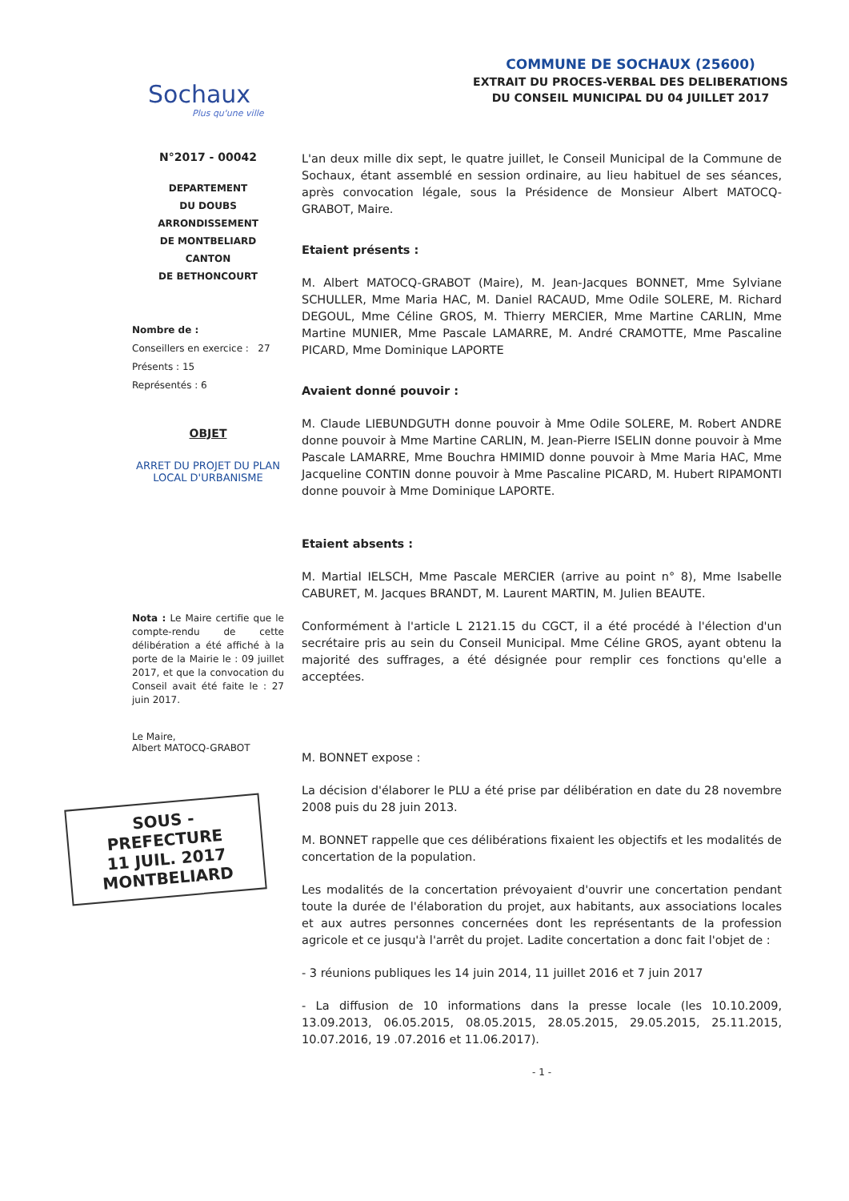Sochaux
Plus qu'une ville
COMMUNE DE SOCHAUX (25600)
EXTRAIT DU PROCES-VERBAL DES DELIBERATIONS
DU CONSEIL MUNICIPAL DU 04 JUILLET 2017
N°2017 - 00042
DEPARTEMENT
DU DOUBS
ARRONDISSEMENT
DE MONTBELIARD
CANTON
DE BETHONCOURT
Nombre de :
Conseillers en exercice : 27
Présents : 15
Représentés : 6
OBJET
ARRET DU PROJET DU PLAN LOCAL D'URBANISME
Nota : Le Maire certifie que le compte-rendu de cette délibération a été affiché à la porte de la Mairie le : 09 juillet 2017, et que la convocation du Conseil avait été faite le : 27 juin 2017.
Le Maire,
Albert MATOCQ-GRABOT
SOUS - PREFECTURE
11 JUIL. 2017
MONTBELIARD
L'an deux mille dix sept, le quatre juillet, le Conseil Municipal de la Commune de Sochaux, étant assemblé en session ordinaire, au lieu habituel de ses séances, après convocation légale, sous la Présidence de Monsieur Albert MATOCQ-GRABOT, Maire.
Etaient présents :
M. Albert MATOCQ-GRABOT (Maire), M. Jean-Jacques BONNET, Mme Sylviane SCHULLER, Mme Maria HAC, M. Daniel RACAUD, Mme Odile SOLERE, M. Richard DEGOUL, Mme Céline GROS, M. Thierry MERCIER, Mme Martine CARLIN, Mme Martine MUNIER, Mme Pascale LAMARRE, M. André CRAMOTTE, Mme Pascaline PICARD, Mme Dominique LAPORTE
Avaient donné pouvoir :
M. Claude LIEBUNDGUTH donne pouvoir à Mme Odile SOLERE, M. Robert ANDRE donne pouvoir à Mme Martine CARLIN, M. Jean-Pierre ISELIN donne pouvoir à Mme Pascale LAMARRE, Mme Bouchra HMIMID donne pouvoir à Mme Maria HAC, Mme Jacqueline CONTIN donne pouvoir à Mme Pascaline PICARD, M. Hubert RIPAMONTI donne pouvoir à Mme Dominique LAPORTE.
Etaient absents :
M. Martial IELSCH, Mme Pascale MERCIER (arrive au point n° 8), Mme Isabelle CABURET, M. Jacques BRANDT, M. Laurent MARTIN, M. Julien BEAUTE.
Conformément à l'article L 2121.15 du CGCT, il a été procédé à l'élection d'un secrétaire pris au sein du Conseil Municipal. Mme Céline GROS, ayant obtenu la majorité des suffrages, a été désignée pour remplir ces fonctions qu'elle a acceptées.
M. BONNET expose :
La décision d'élaborer le PLU a été prise par délibération en date du 28 novembre 2008 puis du 28 juin 2013.
M. BONNET rappelle que ces délibérations fixaient les objectifs et les modalités de concertation de la population.
Les modalités de la concertation prévoyaient d'ouvrir une concertation pendant toute la durée de l'élaboration du projet, aux habitants, aux associations locales et aux autres personnes concernées dont les représentants de la profession agricole et ce jusqu'à l'arrêt du projet. Ladite concertation a donc fait l'objet de :
- 3 réunions publiques les 14 juin 2014, 11 juillet 2016 et 7 juin 2017
- La diffusion de 10 informations dans la presse locale (les 10.10.2009, 13.09.2013, 06.05.2015, 08.05.2015, 28.05.2015, 29.05.2015, 25.11.2015, 10.07.2016, 19 .07.2016 et 11.06.2017).
- 1 -